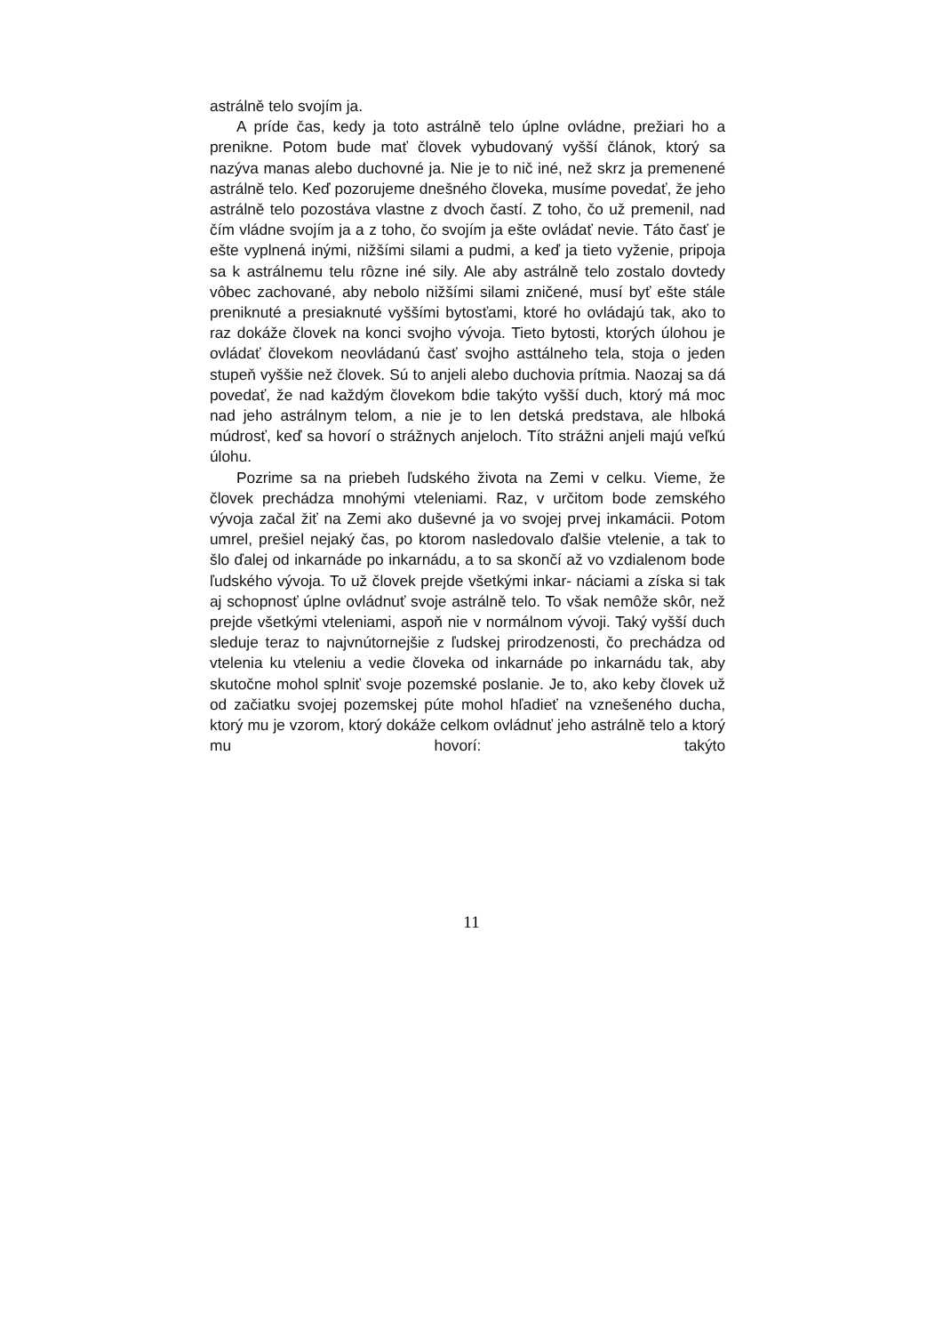astrálně telo svojím ja.
A príde čas, kedy ja toto astrálně telo úplne ovládne, prežiari ho a prenikne. Potom bude mať človek vybudovaný vyšší článok, ktorý sa nazýva manas alebo duchovné ja. Nie je to nič iné, než skrz ja premenené astrálně telo. Keď pozorujeme dnešného človeka, musíme povedať, že jeho astrálně telo pozostáva vlastne z dvoch častí. Z toho, čo už premenil, nad čím vládne svojím ja a z toho, čo svojím ja ešte ovládať nevie. Táto časť je ešte vyplnená inými, nižšími silami a pudmi, a keď ja tieto vyženie, pripoja sa k astrálnemu telu rôzne iné sily. Ale aby astrálně telo zostalo dovtedy vôbec zachované, aby nebolo nižšími silami zničené, musí byť ešte stále preniknuté a presiaknuté vyššími bytosťami, ktoré ho ovládajú tak, ako to raz dokáže človek na konci svojho vývoja. Tieto bytosti, ktorých úlohou je ovládať človekom neovládanú časť svojho asttálneho tela, stoja o jeden stupeň vyššie než človek. Sú to anjeli alebo duchovia prítmia. Naozaj sa dá povedať, že nad každým človekom bdie takýto vyšší duch, ktorý má moc nad jeho astrálnym telom, a nie je to len detská predstava, ale hlboká múdrosť, keď sa hovorí o strážnych anjeloch. Títo strážni anjeli majú veľkú úlohu.
Pozrime sa na priebeh ľudského života na Zemi v celku. Vieme, že človek prechádza mnohými vteleniami. Raz, v určitom bode zemského vývoja začal žiť na Zemi ako duševné ja vo svojej prvej inkamácii. Potom umrel, prešiel nejaký čas, po ktorom nasledovalo ďalšie vtelenie, a tak to šlo ďalej od inkarnáde po inkarnádu, a to sa skončí až vo vzdialenom bode ľudského vývoja. To už človek prejde všetkými inkar- náciami a získa si tak aj schopnosť úplne ovládnuť svoje astrálně telo. To však nemôže skôr, než prejde všetkými vteleniami, aspoň nie v normálnom vývoji. Taký vyšší duch sleduje teraz to najvnútornejšie z ľudskej prirodzenosti, čo prechádza od vtelenia ku vteleniu a vedie človeka od inkarnáde po inkarnádu tak, aby skutočne mohol splniť svoje pozemské poslanie. Je to, ako keby človek už od začiatku svojej pozemskej púte mohol hľadieť na vznešeného ducha, ktorý mu je vzorom, ktorý dokáže celkom ovládnuť jeho astrálně telo a ktorý mu hovorí: takýto
11